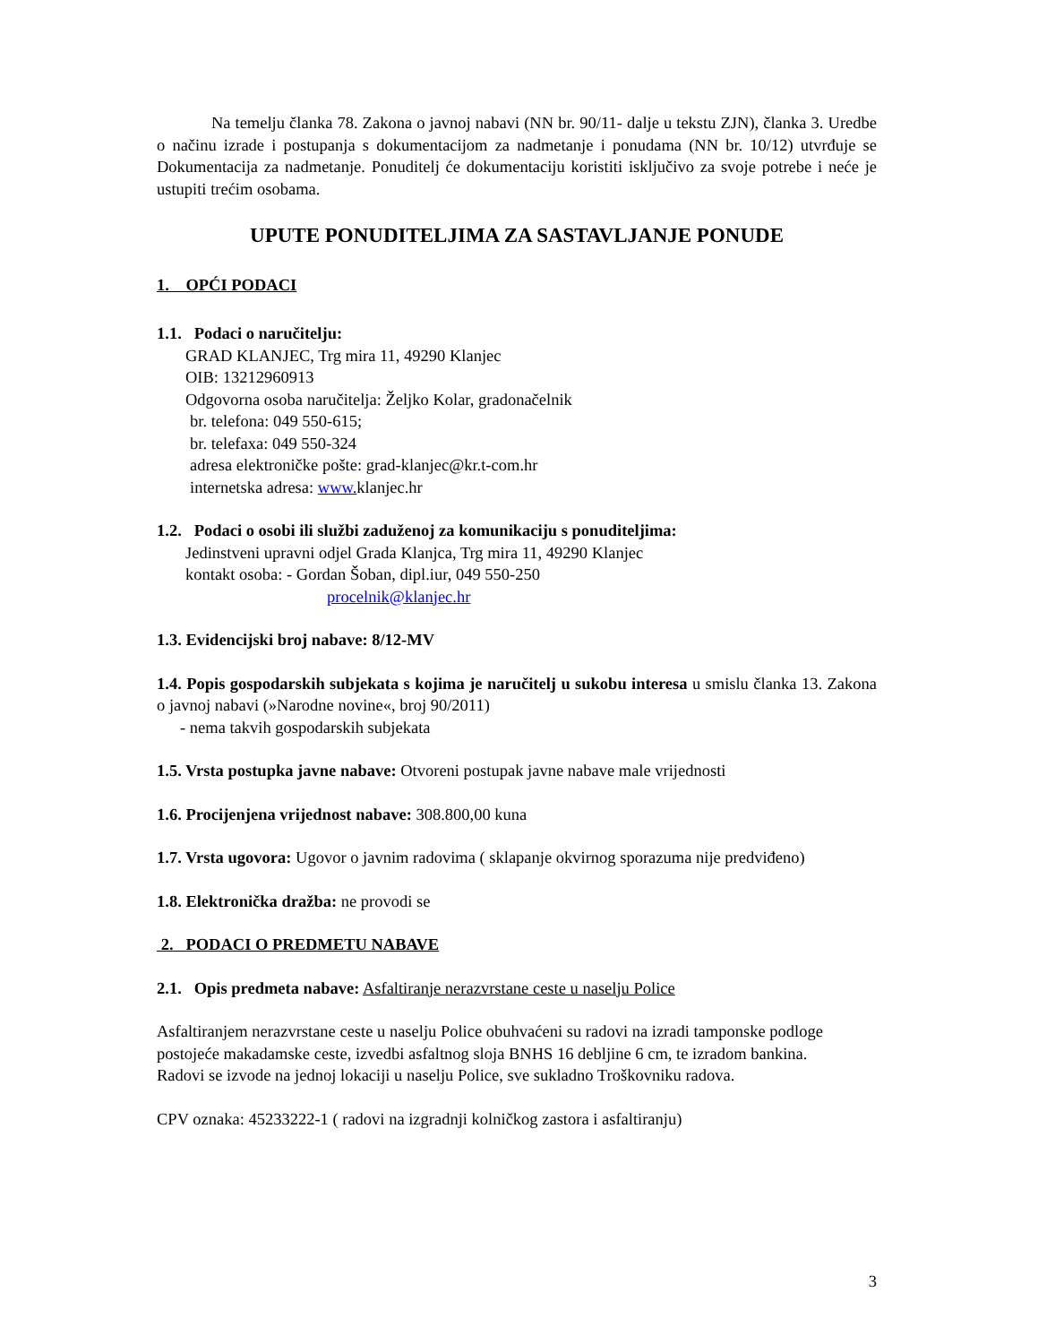Na temelju članka 78. Zakona o javnoj nabavi (NN br. 90/11- dalje u tekstu ZJN), članka 3. Uredbe o načinu izrade i postupanja s dokumentacijom za nadmetanje i ponudama (NN br. 10/12) utvrđuje se Dokumentacija za nadmetanje. Ponuditelj će dokumentaciju koristiti isključivo za svoje potrebe i neće je ustupiti trećim osobama.
UPUTE PONUDITELJIMA ZA SASTAVLJANJE PONUDE
1. OPĆI PODACI
1.1. Podaci o naručitelju:
GRAD KLANJEC, Trg mira 11, 49290 Klanjec
OIB: 13212960913
Odgovorna osoba naručitelja: Željko Kolar, gradonačelnik
br. telefona: 049 550-615;
br. telefaxa: 049 550-324
adresa elektroničke pošte: grad-klanjec@kr.t-com.hr
internetska adresa: www. klanjec.hr
1.2. Podaci o osobi ili službi zaduženoj za komunikaciju s ponuditeljima:
Jedinstveni upravni odjel Grada Klanjca, Trg mira 11, 49290 Klanjec
kontakt osoba: - Gordan Šoban, dipl.iur, 049 550-250
procelnik@klanjec.hr
1.3. Evidencijski broj nabave: 8/12-MV
1.4. Popis gospodarskih subjekata s kojima je naručitelj u sukobu interesa u smislu članka 13. Zakona o javnoj nabavi (»Narodne novine«, broj 90/2011)
- nema takvih gospodarskih subjekata
1.5. Vrsta postupka javne nabave: Otvoreni postupak javne nabave male vrijednosti
1.6. Procijenjena vrijednost nabave: 308.800,00 kuna
1.7. Vrsta ugovora: Ugovor o javnim radovima ( sklapanje okvirnog sporazuma nije predviđeno)
1.8. Elektronička dražba: ne provodi se
2. PODACI O PREDMETU NABAVE
2.1. Opis predmeta nabave: Asfaltiranje nerazvrstane ceste u naselju Police
Asfaltiranjem nerazvrstane ceste u naselju Police obuhvaćeni su radovi na izradi tamponske podloge postojeće makadamske ceste, izvedbi asfaltnog sloja BNHS 16 debljine 6 cm, te izradom bankina.
Radovi se izvode na jednoj lokaciji u naselju Police, sve sukladno Troškovniku radova.
CPV oznaka: 45233222-1 ( radovi na izgradnji kolničkog zastora i asfaltiranju)
3